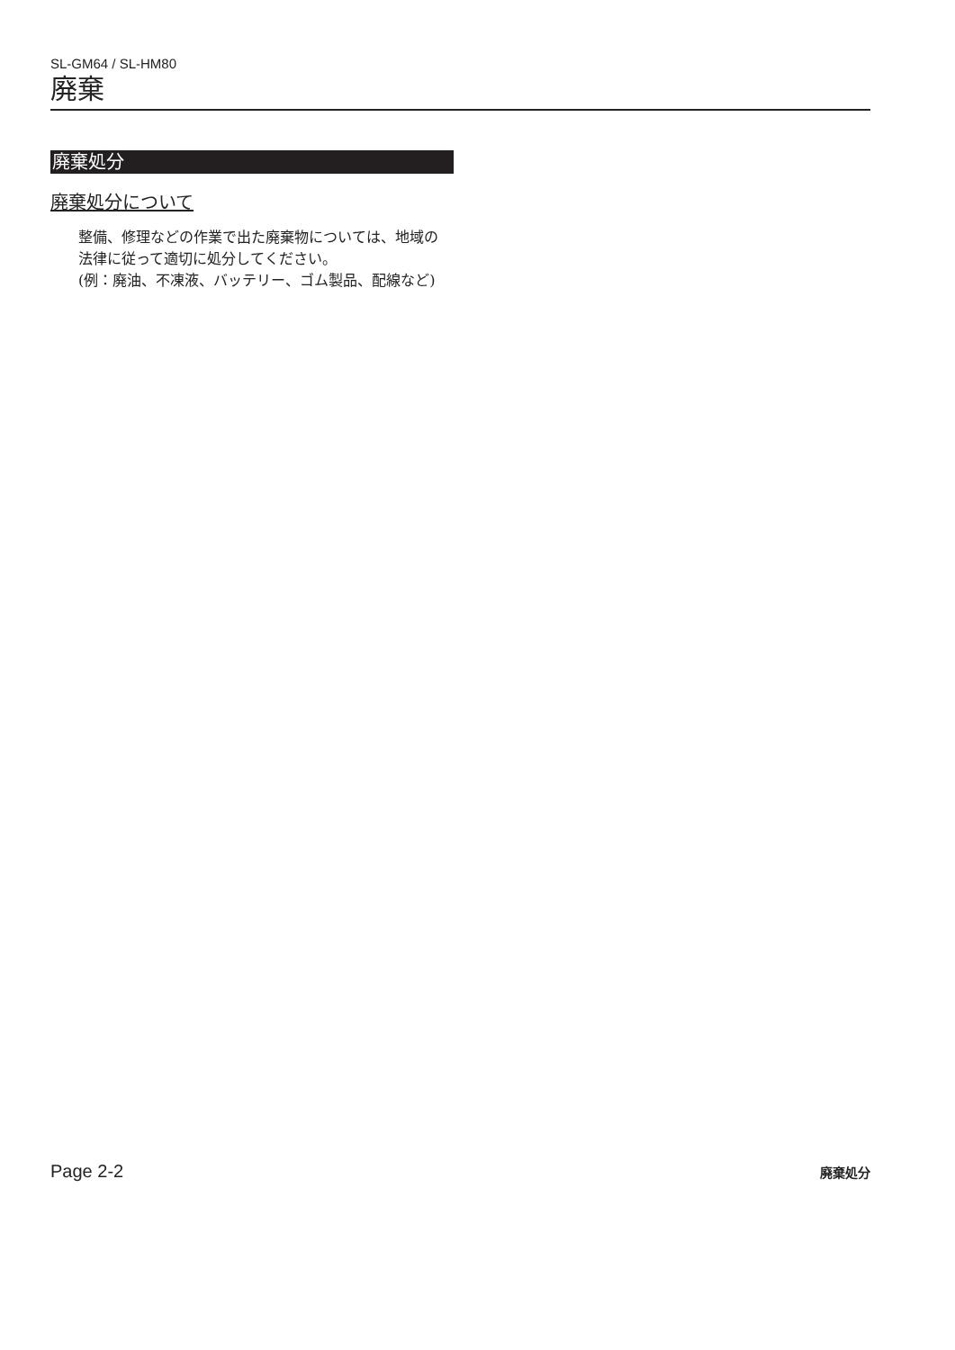SL-GM64 / SL-HM80
廃棄
廃棄処分
廃棄処分について
整備、修理などの作業で出た廃棄物については、地域の法律に従って適切に処分してください。
(例：廃油、不凍液、バッテリー、ゴム製品、配線など)
Page 2-2 廃棄処分